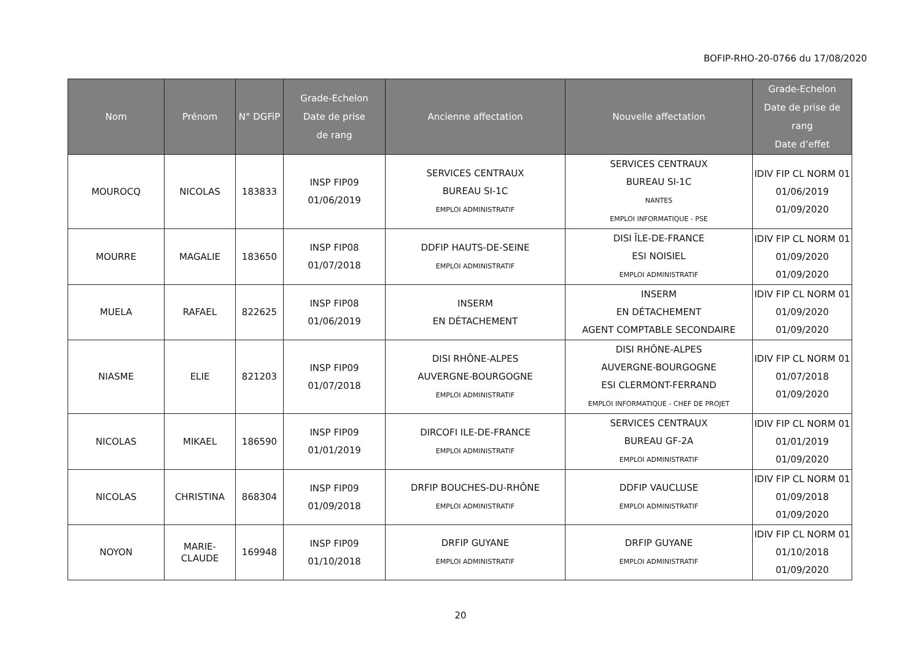BOFIP-RHO-20-0766 du 17/08/2020
| Nom | Prénom | N° DGFiP | Grade-Echelon Date de prise de rang | Ancienne affectation | Nouvelle affectation | Grade-Echelon Date de prise de rang Date d’effet |
| --- | --- | --- | --- | --- | --- | --- |
| MOUROCQ | NICOLAS | 183833 | INSP FIP09 01/06/2019 | SERVICES CENTRAUX BUREAU SI-1C EMPLOI ADMINISTRATIF | SERVICES CENTRAUX BUREAU SI-1C NANTES EMPLOI INFORMATIQUE - PSE | IDIV FIP CL NORM 01 01/06/2019 01/09/2020 |
| MOURRE | MAGALIE | 183650 | INSP FIP08 01/07/2018 | DDFIP HAUTS-DE-SEINE EMPLOI ADMINISTRATIF | DISI ÎLE-DE-FRANCE ESI NOISIEL EMPLOI ADMINISTRATIF | IDIV FIP CL NORM 01 01/09/2020 01/09/2020 |
| MUELA | RAFAEL | 822625 | INSP FIP08 01/06/2019 | INSERM EN DÉTACHEMENT | INSERM EN DÉTACHEMENT AGENT COMPTABLE SECONDAIRE | IDIV FIP CL NORM 01 01/09/2020 01/09/2020 |
| NIASME | ELIE | 821203 | INSP FIP09 01/07/2018 | DISI RHÔNE-ALPES AUVERGNE-BOURGOGNE EMPLOI ADMINISTRATIF | DISI RHÔNE-ALPES AUVERGNE-BOURGOGNE ESI CLERMONT-FERRAND EMPLOI INFORMATIQUE - CHEF DE PROJET | IDIV FIP CL NORM 01 01/07/2018 01/09/2020 |
| NICOLAS | MIKAEL | 186590 | INSP FIP09 01/01/2019 | DIRCOFI ILE-DE-FRANCE EMPLOI ADMINISTRATIF | SERVICES CENTRAUX BUREAU GF-2A EMPLOI ADMINISTRATIF | IDIV FIP CL NORM 01 01/01/2019 01/09/2020 |
| NICOLAS | CHRISTINA | 868304 | INSP FIP09 01/09/2018 | DRFIP BOUCHES-DU-RHÔNE EMPLOI ADMINISTRATIF | DDFIP VAUCLUSE EMPLOI ADMINISTRATIF | IDIV FIP CL NORM 01 01/09/2018 01/09/2020 |
| NOYON | MARIE- CLAUDE | 169948 | INSP FIP09 01/10/2018 | DRFIP GUYANE EMPLOI ADMINISTRATIF | DRFIP GUYANE EMPLOI ADMINISTRATIF | IDIV FIP CL NORM 01 01/10/2018 01/09/2020 |
20